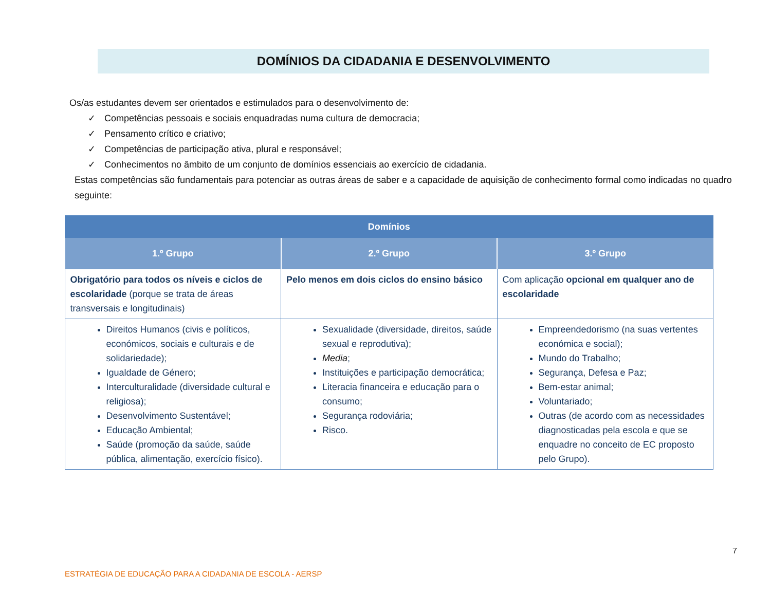DOMÍNIOS DA CIDADANIA E DESENVOLVIMENTO
Os/as estudantes devem ser orientados e estimulados para o desenvolvimento de:
✓ Competências pessoais e sociais enquadradas numa cultura de democracia;
✓ Pensamento crítico e criativo;
✓ Competências de participação ativa, plural e responsável;
✓ Conhecimentos no âmbito de um conjunto de domínios essenciais ao exercício de cidadania.
Estas competências são fundamentais para potenciar as outras áreas de saber e a capacidade de aquisição de conhecimento formal como indicadas no quadro seguinte:
| Domínios | | |
| --- | --- | --- |
| 1.º Grupo | 2.º Grupo | 3.º Grupo |
| Obrigatório para todos os níveis e ciclos de escolaridade (porque se trata de áreas transversais e longitudinais) | Pelo menos em dois ciclos do ensino básico | Com aplicação opcional em qualquer ano de escolaridade |
| Direitos Humanos (civis e políticos, económicos, sociais e culturais e de solidariedade); Igualdade de Género; Interculturalidade (diversidade cultural e religiosa); Desenvolvimento Sustentável; Educação Ambiental; Saúde (promoção da saúde, saúde pública, alimentação, exercício físico). | Sexualidade (diversidade, direitos, saúde sexual e reprodutiva); Media ; Instituições e participação democrática; Literacia financeira e educação para o consumo; Segurança rodoviária; Risco. | Empreendedorismo (na suas vertentes económica e social); Mundo do Trabalho; Segurança, Defesa e Paz; Bem-estar animal; Voluntariado; Outras (de acordo com as necessidades diagnosticadas pela escola e que se enquadre no conceito de EC proposto pelo Grupo). |
7
ESTRATÉGIA DE EDUCAÇÃO PARA A CIDADANIA DE ESCOLA - AERSP